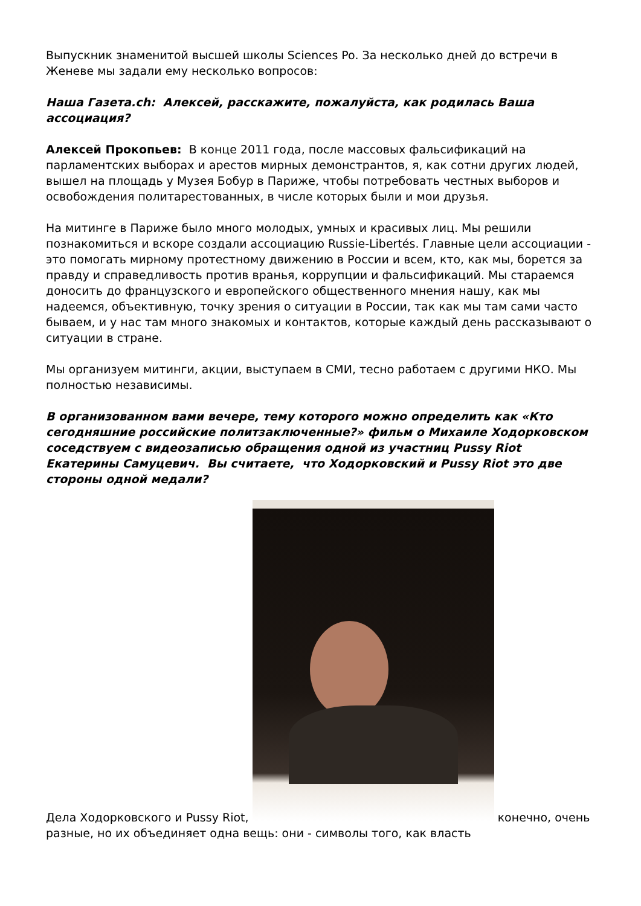Выпускник знаменитой высшей школы Sciences Po. За несколько дней до встречи в Женеве мы задали ему несколько вопросов:
Наша Газета.ch: Алексей, расскажите, пожалуйста, как родилась Ваша ассоциация?
Алексей Прокопьев: В конце 2011 года, после массовых фальсификаций на парламентских выборах и арестов мирных демонстрантов, я, как сотни других людей, вышел на площадь у Музея Бобур в Париже, чтобы потребовать честных выборов и освобождения политарестованных, в числе которых были и мои друзья.
На митинге в Париже было много молодых, умных и красивых лиц. Мы решили познакомиться и вскоре создали ассоциацию Russie-Libertés. Главные цели ассоциации - это помогать мирному протестному движению в России и всем, кто, как мы, борется за правду и справедливость против вранья, коррупции и фальсификаций. Мы стараемся доносить до французского и европейского общественного мнения нашу, как мы надеемся, объективную, точку зрения о ситуации в России, так как мы там сами часто бываем, и у нас там много знакомых и контактов, которые каждый день рассказывают о ситуации в стране.
Мы организуем митинги, акции, выступаем в СМИ, тесно работаем с другими НКО. Мы полностью независимы.
В организованном вами вечере, тему которого можно определить как «Кто сегодняшние российские политзаключенные?» фильм о Михаиле Ходорковском соседствуем с видеозаписью обращения одной из участниц Pussy Riot Екатерины Самуцевич. Вы считаете, что Ходорковский и Pussy Riot это две стороны одной медали?
Дела Ходорковского и Pussy Riot, конечно, очень разные, но их объединяет одна вещь: они - символы того, как власть